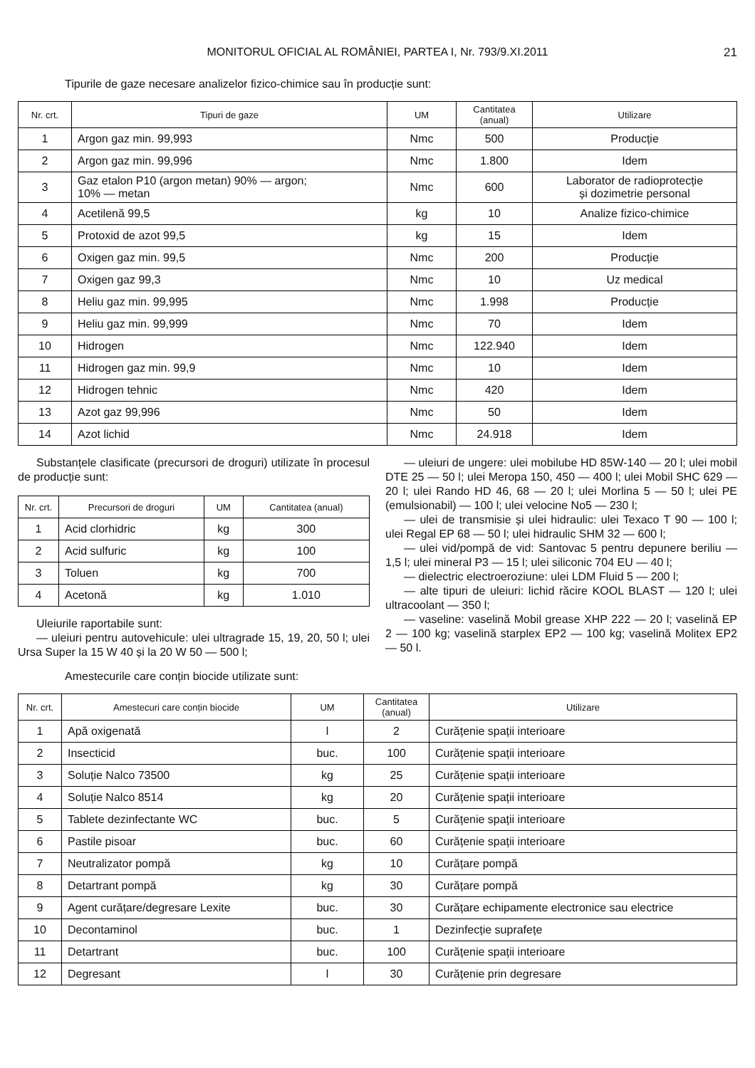MONITORUL OFICIAL AL ROMÂNIEI, PARTEA I, Nr. 793/9.XI.2011
21
Tipurile de gaze necesare analizelor fizico-chimice sau în producție sunt:
| Nr. crt. | Tipuri de gaze | UM | Cantitatea (anual) | Utilizare |
| --- | --- | --- | --- | --- |
| 1 | Argon gaz min. 99,993 | Nmc | 500 | Producție |
| 2 | Argon gaz min. 99,996 | Nmc | 1.800 | Idem |
| 3 | Gaz etalon P10 (argon metan) 90% — argon; 10% — metan | Nmc | 600 | Laborator de radioprotecție și dozimetrie personal |
| 4 | Acetilenă 99,5 | kg | 10 | Analize fizico-chimice |
| 5 | Protoxid de azot 99,5 | kg | 15 | Idem |
| 6 | Oxigen gaz min. 99,5 | Nmc | 200 | Producție |
| 7 | Oxigen gaz 99,3 | Nmc | 10 | Uz medical |
| 8 | Heliu gaz min. 99,995 | Nmc | 1.998 | Producție |
| 9 | Heliu gaz min. 99,999 | Nmc | 70 | Idem |
| 10 | Hidrogen | Nmc | 122.940 | Idem |
| 11 | Hidrogen gaz min. 99,9 | Nmc | 10 | Idem |
| 12 | Hidrogen tehnic | Nmc | 420 | Idem |
| 13 | Azot gaz 99,996 | Nmc | 50 | Idem |
| 14 | Azot lichid | Nmc | 24.918 | Idem |
Substanțele clasificate (precursori de droguri) utilizate în procesul de producție sunt:
| Nr. crt. | Precursori de droguri | UM | Cantitatea (anual) |
| --- | --- | --- | --- |
| 1 | Acid clorhidric | kg | 300 |
| 2 | Acid sulfuric | kg | 100 |
| 3 | Toluen | kg | 700 |
| 4 | Acetonă | kg | 1.010 |
Uleiurile raportabile sunt:
— uleiuri pentru autovehicule: ulei ultragrade 15, 19, 20, 50 l; ulei Ursa Super la 15 W 40 și la 20 W 50 — 500 l;
— uleiuri de ungere: ulei mobilube HD 85W-140 — 20 l; ulei mobil DTE 25 — 50 l; ulei Meropa 150, 450 — 400 l; ulei Mobil SHC 629 — 20 l; ulei Rando HD 46, 68 — 20 l; ulei Morlina 5 — 50 l; ulei PE (emulsionabil) — 100 l; ulei velocine No5 — 230 l;
— ulei de transmisie și ulei hidraulic: ulei Texaco T 90 — 100 l; ulei Regal EP 68 — 50 l; ulei hidraulic SHM 32 — 600 l;
— ulei vid/pompă de vid: Santovac 5 pentru depunere beriliu — 1,5 l; ulei mineral P3 — 15 l; ulei siliconic 704 EU — 40 l;
— dielectric electroeroziune: ulei LDM Fluid 5 — 200 l;
— alte tipuri de uleiuri: lichid răcire KOOL BLAST — 120 l; ulei ultracoolant — 350 l;
— vaseline: vaselină Mobil grease XHP 222 — 20 l; vaselină EP 2 — 100 kg; vaselină starplex EP2 — 100 kg; vaselină Molitex EP2 — 50 l.
Amestecurile care conțin biocide utilizate sunt:
| Nr. crt. | Amestecuri care conțin biocide | UM | Cantitatea (anual) | Utilizare |
| --- | --- | --- | --- | --- |
| 1 | Apă oxigenată | l | 2 | Curățenie spații interioare |
| 2 | Insecticid | buc. | 100 | Curățenie spații interioare |
| 3 | Soluție Nalco 73500 | kg | 25 | Curățenie spații interioare |
| 4 | Soluție Nalco 8514 | kg | 20 | Curățenie spații interioare |
| 5 | Tablete dezinfectante WC | buc. | 5 | Curățenie spații interioare |
| 6 | Pastile pisoar | buc. | 60 | Curățenie spații interioare |
| 7 | Neutralizator pompă | kg | 10 | Curățare pompă |
| 8 | Detartrant pompă | kg | 30 | Curățare pompă |
| 9 | Agent curățare/degresare Lexite | buc. | 30 | Curățare echipamente electronice sau electrice |
| 10 | Decontaminol | buc. | 1 | Dezinfecție suprafețe |
| 11 | Detartrant | buc. | 100 | Curățenie spații interioare |
| 12 | Degresant | l | 30 | Curățenie prin degresare |